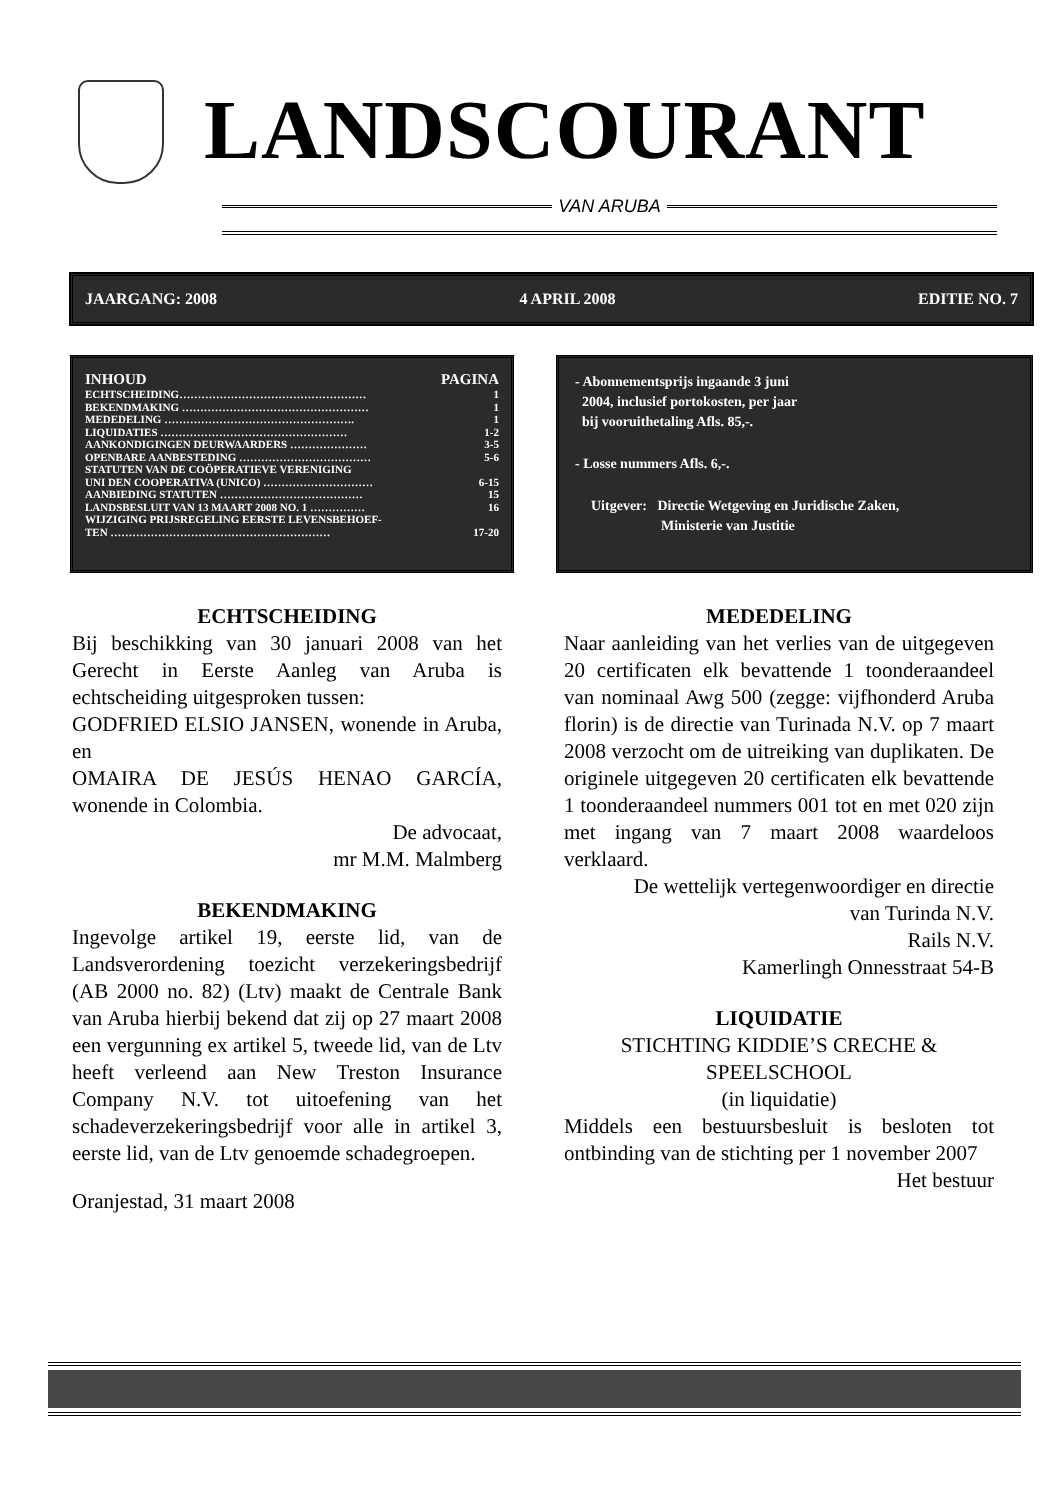LANDSCOURANT
VAN ARUBA
JAARGANG: 2008 4 APRIL 2008 EDITIE NO. 7
INHOUD PAGINA
ECHTSCHEIDING…………………………………………… 1
BEKENDMAKING …………………………………………… 1
MEDEDELING ……………………………………………. 1
LIQUIDATIES …………………………………………… 1-2
AANKONDIGINGEN DEURWAARDERS ………………… 3-5
OPENBARE AANBESTEDING ……………………………… 5-6
STATUTEN VAN DE COÖPERATIEVE VERENIGING
UNI DEN COOPERATIVA (UNICO) ………………………… 6-15
AANBIEDING STATUTEN ………………………………… 15
LANDSBESLUIT VAN 13 MAART 2008 NO. 1 …………… 16
WIJZIGING PRIJSREGELING EERSTE LEVENSBEHOEF-
TEN …………………………………………………… 17-20
- Abonnementsprijs ingaande 3 juni
2004, inclusief portokosten, per jaar
bij vooruithetaling Afls. 85,-.
- Losse nummers Afls. 6,-.
Uitgever: Directie Wetgeving en Juridische Zaken,
Ministerie van Justitie
ECHTSCHEIDING
Bij beschikking van 30 januari 2008 van het Gerecht in Eerste Aanleg van Aruba is echtscheiding uitgesproken tussen:
GODFRIED ELSIO JANSEN, wonende in Aruba, en
OMAIRA DE JESÚS HENAO GARCÍA, wonende in Colombia.
De advocaat,
mr M.M. Malmberg
BEKENDMAKING
Ingevolge artikel 19, eerste lid, van de Landsverordening toezicht verzekeringsbedrijf (AB 2000 no. 82) (Ltv) maakt de Centrale Bank van Aruba hierbij bekend dat zij op 27 maart 2008 een vergunning ex artikel 5, tweede lid, van de Ltv heeft verleend aan New Treston Insurance Company N.V. tot uitoefening van het schadeverzekeringsbedrijf voor alle in artikel 3, eerste lid, van de Ltv genoemde schadegroepen.
Oranjestad, 31 maart 2008
MEDEDELING
Naar aanleiding van het verlies van de uitgegeven 20 certificaten elk bevattende 1 toonderaandeel van nominaal Awg 500 (zegge: vijfhonderd Aruba florin) is de directie van Turinada N.V. op 7 maart 2008 verzocht om de uitreiking van duplikaten. De originele uitgegeven 20 certificaten elk bevattende 1 toonderaandeel nummers 001 tot en met 020 zijn met ingang van 7 maart 2008 waardeloos verklaard.
De wettelijk vertegenwoordiger en directie
van Turinda N.V.
Rails N.V.
Kamerlingh Onnesstraat 54-B
LIQUIDATIE
STICHTING KIDDIE’S CRECHE &
SPEELSCHOOL
(in liquidatie)
Middels een bestuursbesluit is besloten tot ontbinding van de stichting per 1 november 2007
Het bestuur